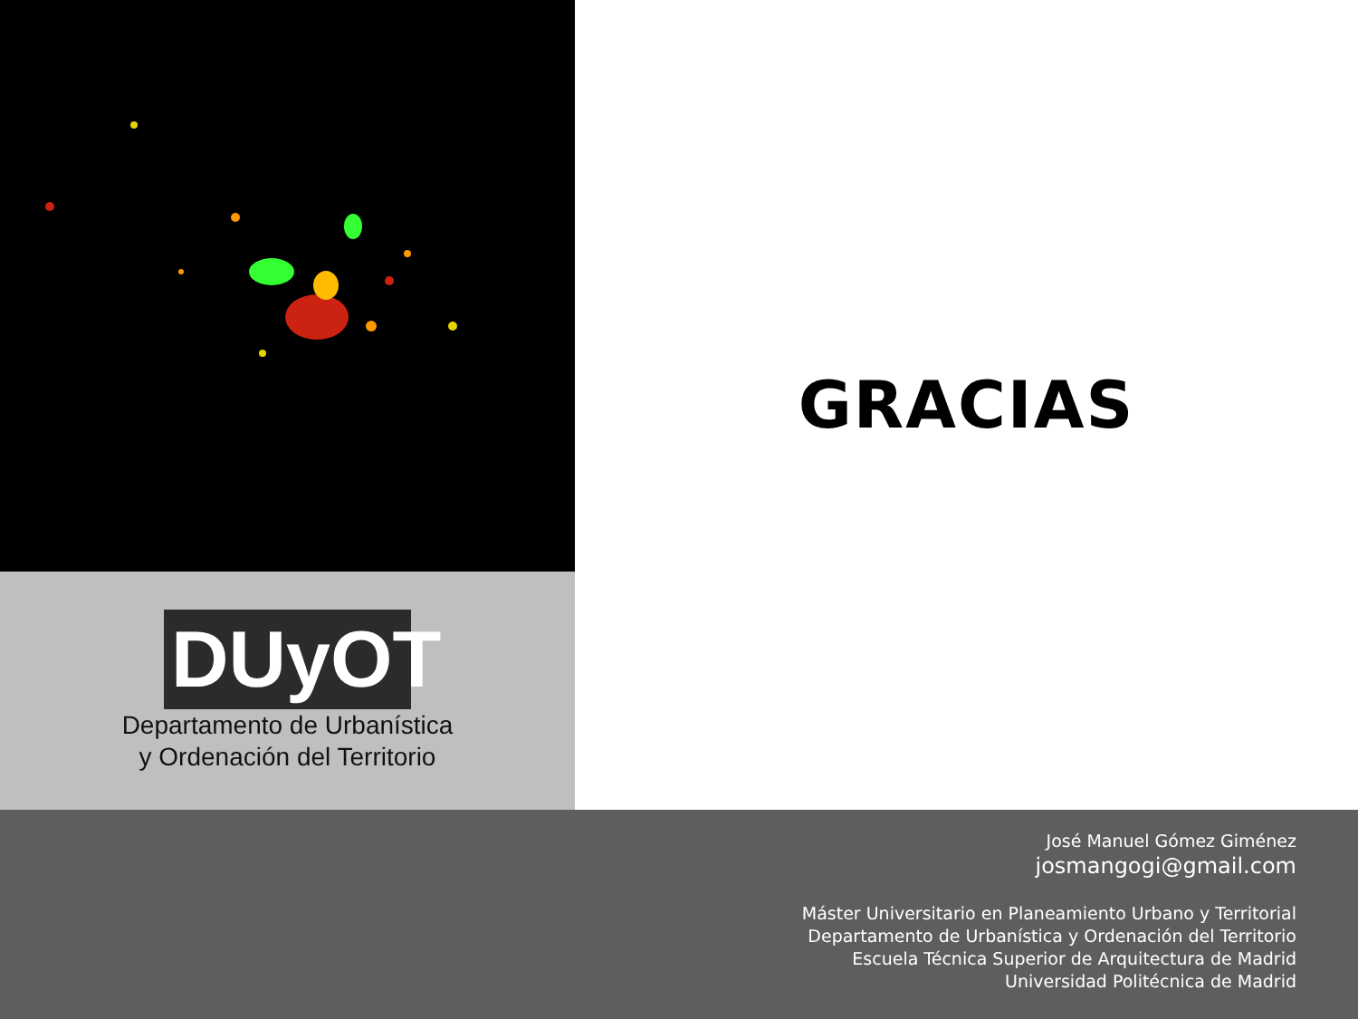DUyOT
Departamento de Urbanística
y Ordenación del Territorio
GRACIAS
José Manuel Gómez Giménez
josmangogi@gmail.com
Máster Universitario en Planeamiento Urbano y Territorial
Departamento de Urbanística y Ordenación del Territorio
Escuela Técnica Superior de Arquitectura de Madrid
Universidad Politécnica de Madrid